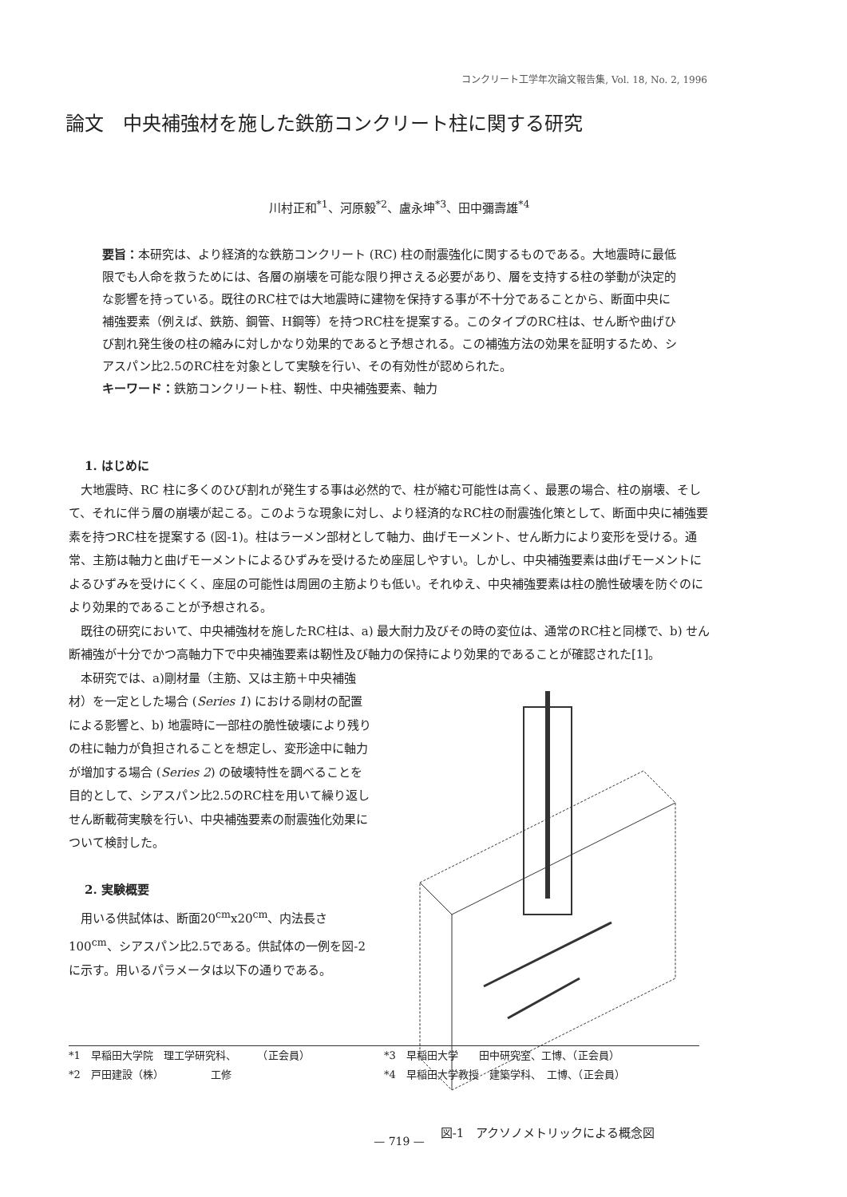コンクリート工学年次論文報告集, Vol. 18, No. 2, 1996
論文　中央補強材を施した鉄筋コンクリート柱に関する研究
川村正和<sup>*1</sup>、河原毅<sup>*2</sup>、盧永坤<sup>*3</sup>、田中彌壽雄<sup>*4</sup>
要旨：本研究は、より経済的な鉄筋コンクリート (RC) 柱の耐震強化に関するものである。大地震時に最低限でも人命を救うためには、各層の崩壊を可能な限り押さえる必要があり、層を支持する柱の挙動が決定的な影響を持っている。既往のRC柱では大地震時に建物を保持する事が不十分であることから、断面中央に補強要素（例えば、鉄筋、鋼管、H鋼等）を持つRC柱を提案する。このタイプのRC柱は、せん断や曲げひび割れ発生後の柱の縮みに対しかなり効果的であると予想される。この補強方法の効果を証明するため、シアスパン比2.5のRC柱を対象として実験を行い、その有効性が認められた。
キーワード：鉄筋コンクリート柱、靭性、中央補強要素、軸力
1. はじめに
大地震時、RC 柱に多くのひび割れが発生する事は必然的で、柱が縮む可能性は高く、最悪の場合、柱の崩壊、そして、それに伴う層の崩壊が起こる。このような現象に対し、より経済的なRC柱の耐震強化策として、断面中央に補強要素を持つRC柱を提案する (図-1)。柱はラーメン部材として軸力、曲げモーメント、せん断力により変形を受ける。通常、主筋は軸力と曲げモーメントによるひずみを受けるため座屈しやすい。しかし、中央補強要素は曲げモーメントによるひずみを受けにくく、座屈の可能性は周囲の主筋よりも低い。それゆえ、中央補強要素は柱の脆性破壊を防ぐのにより効果的であることが予想される。
既往の研究において、中央補強材を施したRC柱は、a) 最大耐力及びその時の変位は、通常のRC柱と同様で、b) せん断補強が十分でかつ高軸力下で中央補強要素は靭性及び軸力の保持により効果的であることが確認された[1]。
本研究では、a)剛材量（主筋、又は主筋＋中央補強材）を一定とした場合 (Series 1) における剛材の配置による影響と、b) 地震時に一部柱の脆性破壊により残りの柱に軸力が負担されることを想定し、変形途中に軸力が増加する場合 (Series 2) の破壊特性を調べることを目的として、シアスパン比2.5のRC柱を用いて繰り返しせん断載荷実験を行い、中央補強要素の耐震強化効果について検討した。
2. 実験概要
用いる供試体は、断面20<sup>cm</sup>x20<sup>cm</sup>、内法長さ100<sup>cm</sup>、シアスパン比2.5である。供試体の一例を図-2に示す。用いるパラメータは以下の通りである。
図-1　アクソノメトリックによる概念図
*1　早稲田大学院　理工学研究科、　　　（正会員）
*3　早稲田大学　　田中研究室、工博、（正会員）
*2　戸田建設（株）　　　　　工修
*4　早稲田大学教授　建築学科、　工博、（正会員）
— 719 —